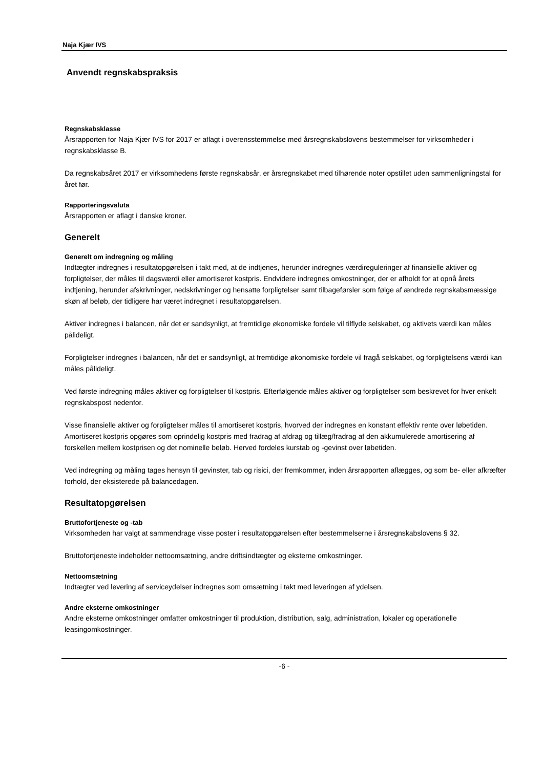Naja Kjær IVS
Anvendt regnskabspraksis
Regnskabsklasse
Årsrapporten for Naja Kjær IVS for 2017 er aflagt i overensstemmelse med årsregnskabslovens bestemmelser for virksomheder i regnskabsklasse B.
Da regnskabsåret 2017 er virksomhedens første regnskabsår, er årsregnskabet med tilhørende noter opstillet uden sammenligningstal for året før.
Rapporteringsvaluta
Årsrapporten er aflagt i danske kroner.
Generelt
Generelt om indregning og måling
Indtægter indregnes i resultatopgørelsen i takt med, at de indtjenes, herunder indregnes værdireguleringer af finansielle aktiver og forpligtelser, der måles til dagsværdi eller amortiseret kostpris. Endvidere indregnes omkostninger, der er afholdt for at opnå årets indtjening, herunder afskrivninger, nedskrivninger og hensatte forpligtelser samt tilbageførsler som følge af ændrede regnskabsmæssige skøn af beløb, der tidligere har været indregnet i resultatopgørelsen.
Aktiver indregnes i balancen, når det er sandsynligt, at fremtidige økonomiske fordele vil tilflyde selskabet, og aktivets værdi kan måles pålideligt.
Forpligtelser indregnes i balancen, når det er sandsynligt, at fremtidige økonomiske fordele vil fragå selskabet, og forpligtelsens værdi kan måles pålideligt.
Ved første indregning måles aktiver og forpligtelser til kostpris. Efterfølgende måles aktiver og forpligtelser som beskrevet for hver enkelt regnskabspost nedenfor.
Visse finansielle aktiver og forpligtelser måles til amortiseret kostpris, hvorved der indregnes en konstant effektiv rente over løbetiden. Amortiseret kostpris opgøres som oprindelig kostpris med fradrag af afdrag og tillæg/fradrag af den akkumulerede amortisering af forskellen mellem kostprisen og det nominelle beløb. Herved fordeles kurstab og -gevinst over løbetiden.
Ved indregning og måling tages hensyn til gevinster, tab og risici, der fremkommer, inden årsrapporten aflægges, og som be- eller afkræfter forhold, der eksisterede på balancedagen.
Resultatopgørelsen
Bruttofortjeneste og -tab
Virksomheden har valgt at sammendrage visse poster i resultatopgørelsen efter bestemmelserne i årsregnskabslovens § 32.
Bruttofortjeneste indeholder nettoomsætning, andre driftsindtægter og eksterne omkostninger.
Nettoomsætning
Indtægter ved levering af serviceydelser indregnes som omsætning i takt med leveringen af ydelsen.
Andre eksterne omkostninger
Andre eksterne omkostninger omfatter omkostninger til produktion, distribution, salg, administration, lokaler og operationelle leasingomkostninger.
-6 -